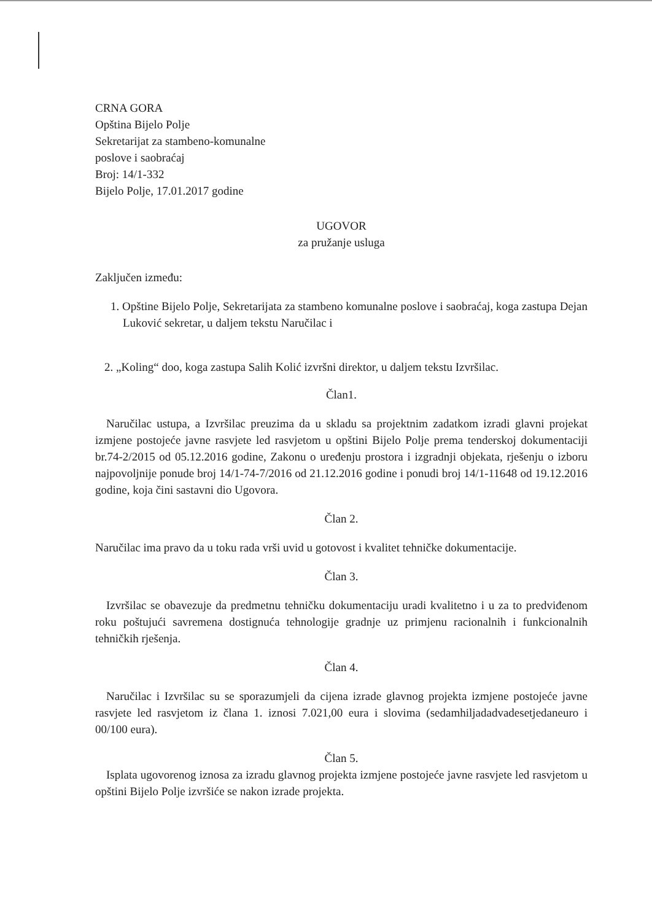CRNA GORA
Opština Bijelo Polje
Sekretarijat za stambeno-komunalne
poslove i saobraćaj
Broj: 14/1-332
Bijelo Polje, 17.01.2017 godine
UGOVOR
za pružanje usluga
Zaključen između:
1. Opštine Bijelo Polje, Sekretarijata za stambeno komunalne poslove i saobraćaj, koga zastupa Dejan Luković sekretar, u daljem tekstu Naručilac i
2. „Koling“ doo, koga zastupa Salih Kolić izvršni direktor, u daljem tekstu Izvršilac.
Član1.
Naručilac ustupa, a Izvršilac preuzima da u skladu sa projektnim zadatkom izradi glavni projekat izmjene postojeće javne rasvjete led rasvjetom u opštini Bijelo Polje prema tenderskoj dokumentaciji br.74-2/2015 od 05.12.2016 godine, Zakonu o uređenju prostora i izgradnji objekata, rješenju o izboru najpovoljnije ponude broj 14/1-74-7/2016 od 21.12.2016 godine i ponudi broj 14/1-11648 od 19.12.2016 godine, koja čini sastavni dio Ugovora.
Član 2.
Naručilac ima pravo da u toku rada vrši uvid u gotovost i kvalitet tehničke dokumentacije.
Član 3.
Izvršilac se obavezuje da predmetnu tehničku dokumentaciju uradi kvalitetno i u za to predviđenom roku poštujući savremena dostignuća tehnologije gradnje uz primjenu racionalnih i funkcionalnih tehničkih rješenja.
Član 4.
Naručilac i Izvršilac su se sporazumjeli da cijena izrade glavnog projekta izmjene postojeće javne rasvjete led rasvjetom iz člana 1. iznosi 7.021,00 eura i slovima (sedamhiljadadvadesetjedaneuro i 00/100 eura).
Član 5.
Isplata ugovorenog iznosa za izradu glavnog projekta izmjene postojeće javne rasvjete led rasvjetom u opštini Bijelo Polje izvršiće se nakon izrade projekta.